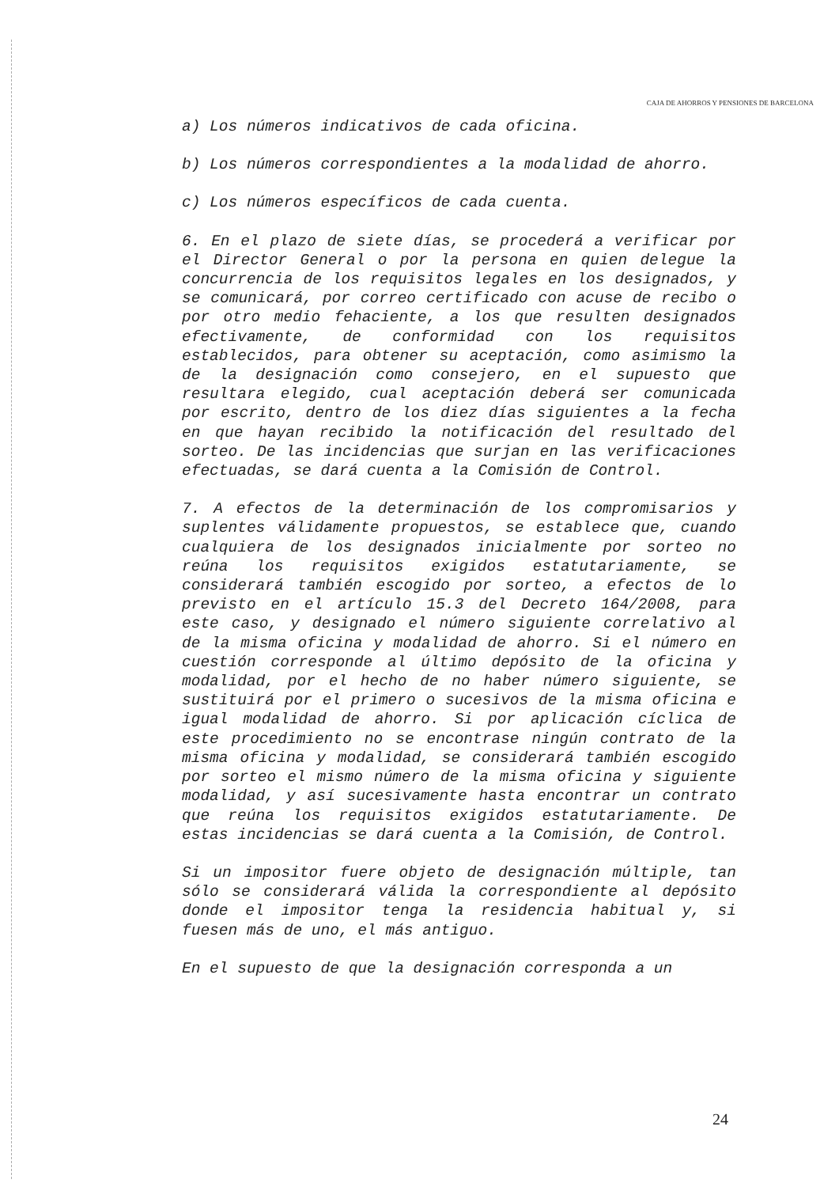CAJA DE AHORROS Y PENSIONES DE BARCELONA
a) Los números indicativos de cada oficina.
b) Los números correspondientes a la modalidad de ahorro.
c) Los números específicos de cada cuenta.
6. En el plazo de siete días, se procederá a verificar por el Director General o por la persona en quien delegue la concurrencia de los requisitos legales en los designados, y se comunicará, por correo certificado con acuse de recibo o por otro medio fehaciente, a los que resulten designados efectivamente, de conformidad con los requisitos establecidos, para obtener su aceptación, como asimismo la de la designación como consejero, en el supuesto que resultara elegido, cual aceptación deberá ser comunicada por escrito, dentro de los diez días siguientes a la fecha en que hayan recibido la notificación del resultado del sorteo. De las incidencias que surjan en las verificaciones efectuadas, se dará cuenta a la Comisión de Control.
7. A efectos de la determinación de los compromisarios y suplentes válidamente propuestos, se establece que, cuando cualquiera de los designados inicialmente por sorteo no reúna los requisitos exigidos estatutariamente, se considerará también escogido por sorteo, a efectos de lo previsto en el artículo 15.3 del Decreto 164/2008, para este caso, y designado el número siguiente correlativo al de la misma oficina y modalidad de ahorro. Si el número en cuestión corresponde al último depósito de la oficina y modalidad, por el hecho de no haber número siguiente, se sustituirá por el primero o sucesivos de la misma oficina e igual modalidad de ahorro. Si por aplicación cíclica de este procedimiento no se encontrase ningún contrato de la misma oficina y modalidad, se considerará también escogido por sorteo el mismo número de la misma oficina y siguiente modalidad, y así sucesivamente hasta encontrar un contrato que reúna los requisitos exigidos estatutariamente. De estas incidencias se dará cuenta a la Comisión, de Control.
Si un impositor fuere objeto de designación múltiple, tan sólo se considerará válida la correspondiente al depósito donde el impositor tenga la residencia habitual y, si fuesen más de uno, el más antiguo.
En el supuesto de que la designación corresponda a un
24